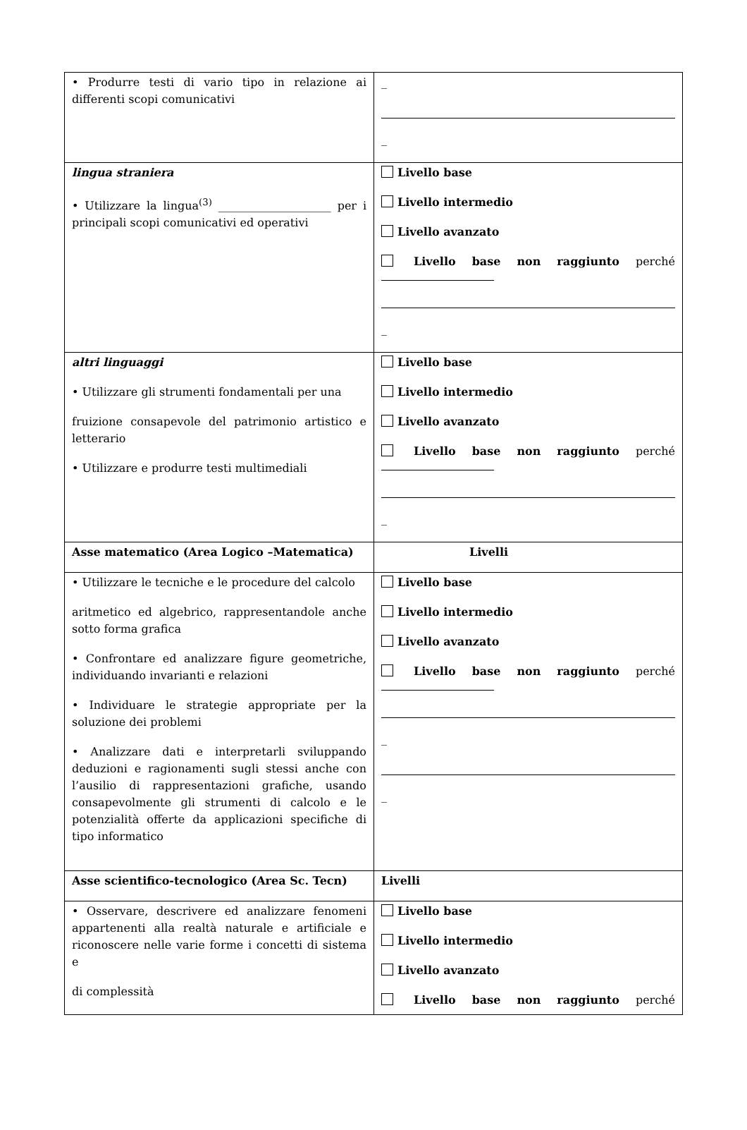| • Produrre testi di vario tipo in relazione ai differenti scopi comunicativi | _ _ |
| lingua straniera • Utilizzare la lingua<sup>(3)</sup> ____________________ per i principali scopi comunicativi ed operativi | Livello base Livello intermedio Livello avanzato Livello base non raggiunto perché _ |
| altri linguaggi • Utilizzare gli strumenti fondamentali per una fruizione consapevole del patrimonio artistico e letterario • Utilizzare e produrre testi multimediali | Livello base Livello intermedio Livello avanzato Livello base non raggiunto perché _ |
| Asse matematico (Area Logico –Matematica) | Livelli |
| • Utilizzare le tecniche e le procedure del calcolo aritmetico ed algebrico, rappresentandole anche sotto forma grafica • Confrontare ed analizzare figure geometriche, individuando invarianti e relazioni • Individuare le strategie appropriate per la soluzione dei problemi • Analizzare dati e interpretarli sviluppando deduzioni e ragionamenti sugli stessi anche con l’ausilio di rappresentazioni grafiche, usando consapevolmente gli strumenti di calcolo e le potenzialità offerte da applicazioni specifiche di tipo informatico | Livello base Livello intermedio Livello avanzato Livello base non raggiunto perché _ _ |
| Asse scientifico-tecnologico (Area Sc. Tecn) | Livelli |
| • Osservare, descrivere ed analizzare fenomeni appartenenti alla realtà naturale e artificiale e riconoscere nelle varie forme i concetti di sistema e di complessità | Livello base Livello intermedio Livello avanzato Livello base non raggiunto perché |